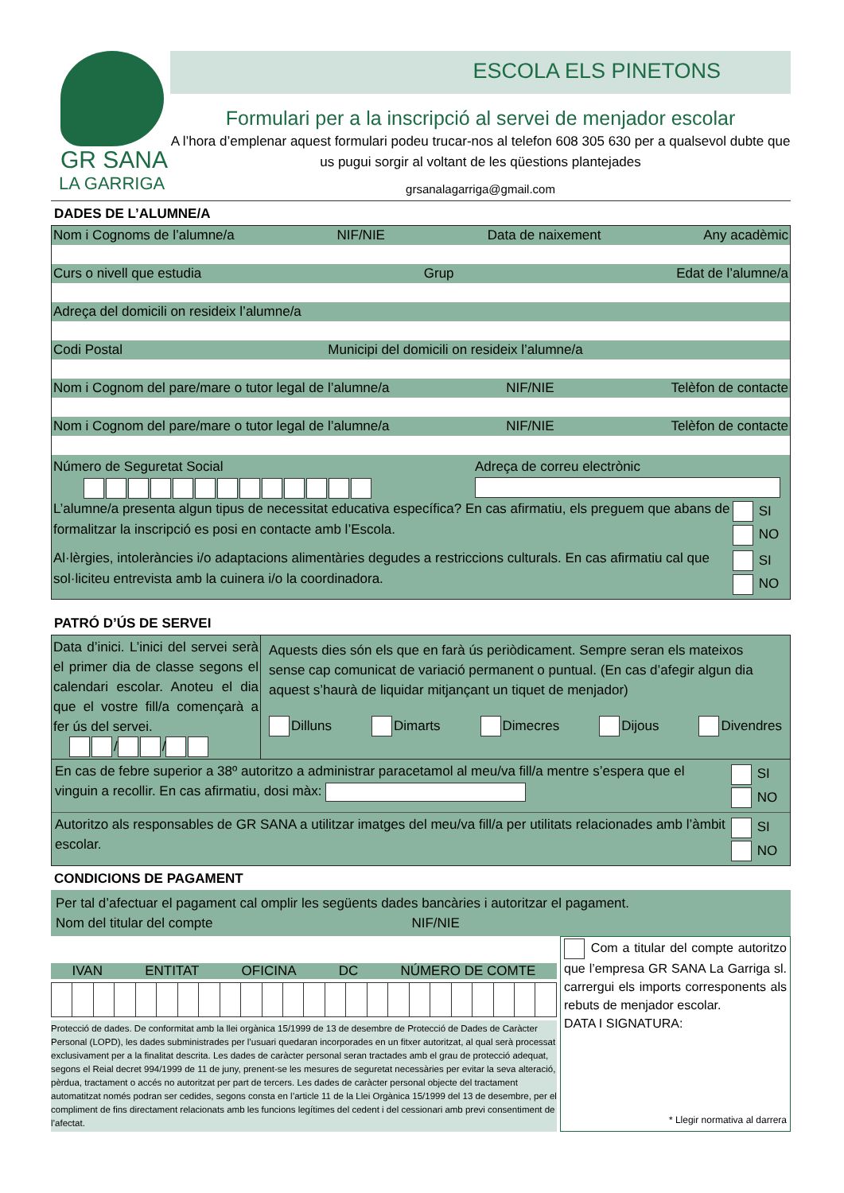GR SANA
LA GARRIGA
ESCOLA ELS PINETONS
Formulari per a la inscripció al servei de menjador escolar
A l’hora d’emplenar aquest formulari podeu trucar-nos al telefon 608 305 630 per a qualsevol dubte que us pugui sorgir al voltant de les qüestions plantejades
grsanalagarriga@gmail.com
DADES DE L’ALUMNE/A
Nom i Cognoms de l’alumne/a NIF/NIE Data de naixement Any acadèmic
Curs o nivell que estudia Grup Edat de l’alumne/a
Adreça del domicili on resideix l’alumne/a
Codi Postal Municipi del domicili on resideix l’alumne/a
Nom i Cognom del pare/mare o tutor legal de l’alumne/a NIF/NIE Telèfon de contacte
Nom i Cognom del pare/mare o tutor legal de l’alumne/a NIF/NIE Telèfon de contacte
Número de Seguretat Social
Adreça de correu electrònic
L’alumne/a presenta algun tipus de necessitat educativa específica? En cas afirmatiu, els preguem que abans de formalitzar la inscripció es posi en contacte amb l’Escola.
SI
NO
Al·lèrgies, intoleràncies i/o adaptacions alimentàries degudes a restriccions culturals. En cas afirmatiu cal que sol·liciteu entrevista amb la cuinera i/o la coordinadora.
SI
NO
PATRÓ D’ÚS DE SERVEI
Data d’inici. L’inici del servei serà el primer dia de classe segons el calendari escolar. Anoteu el dia que el vostre fill/a començarà a fer ús del servei.
/ /
Aquests dies són els que en farà ús periòdicament. Sempre seran els mateixos sense cap comunicat de variació permanent o puntual. (En cas d’afegir algun dia aquest s’haurà de liquidar mitjançant un tiquet de menjador)
Dilluns Dimarts Dimecres Dijous Divendres
En cas de febre superior a 38º autoritzo a administrar paracetamol al meu/va fill/a mentre s’espera que el vinguin a recollir. En cas afirmatiu, dosi màx:
SI
NO
Autoritzo als responsables de GR SANA a utilitzar imatges del meu/va fill/a per utilitats relacionades amb l’àmbit escolar.
SI
NO
CONDICIONS DE PAGAMENT
Per tal d’afectuar el pagament cal omplir les següents dades bancàries i autoritzar el pagament.
Nom del titular del compte NIF/NIE
IVAN ENTITAT OFICINA DC NÚMERO DE COMTE
Protecció de dades. De conformitat amb la llei orgànica 15/1999 de 13 de desembre de Protecció de Dades de Caràcter Personal (LOPD), les dades subministrades per l’usuari quedaran incorporades en un fitxer autoritzat, al qual serà processat exclusivament per a la finalitat descrita. Les dades de caràcter personal seran tractades amb el grau de protecció adequat, segons el Reial decret 994/1999 de 11 de juny, prenent-se les mesures de seguretat necessàries per evitar la seva alteració, pèrdua, tractament o accés no autoritzat per part de tercers. Les dades de caràcter personal objecte del tractament automatitzat només podran ser cedides, segons consta en l’article 11 de la Llei Orgànica 15/1999 del 13 de desembre, per el compliment de fins directament relacionats amb les funcions legítimes del cedent i del cessionari amb previ consentiment de l’afectat.
Com a titular del compte autoritzo que l’empresa GR SANA La Garriga sl. carrergui els imports corresponents als rebuts de menjador escolar.
DATA I SIGNATURA:
* Llegir normativa al darrera